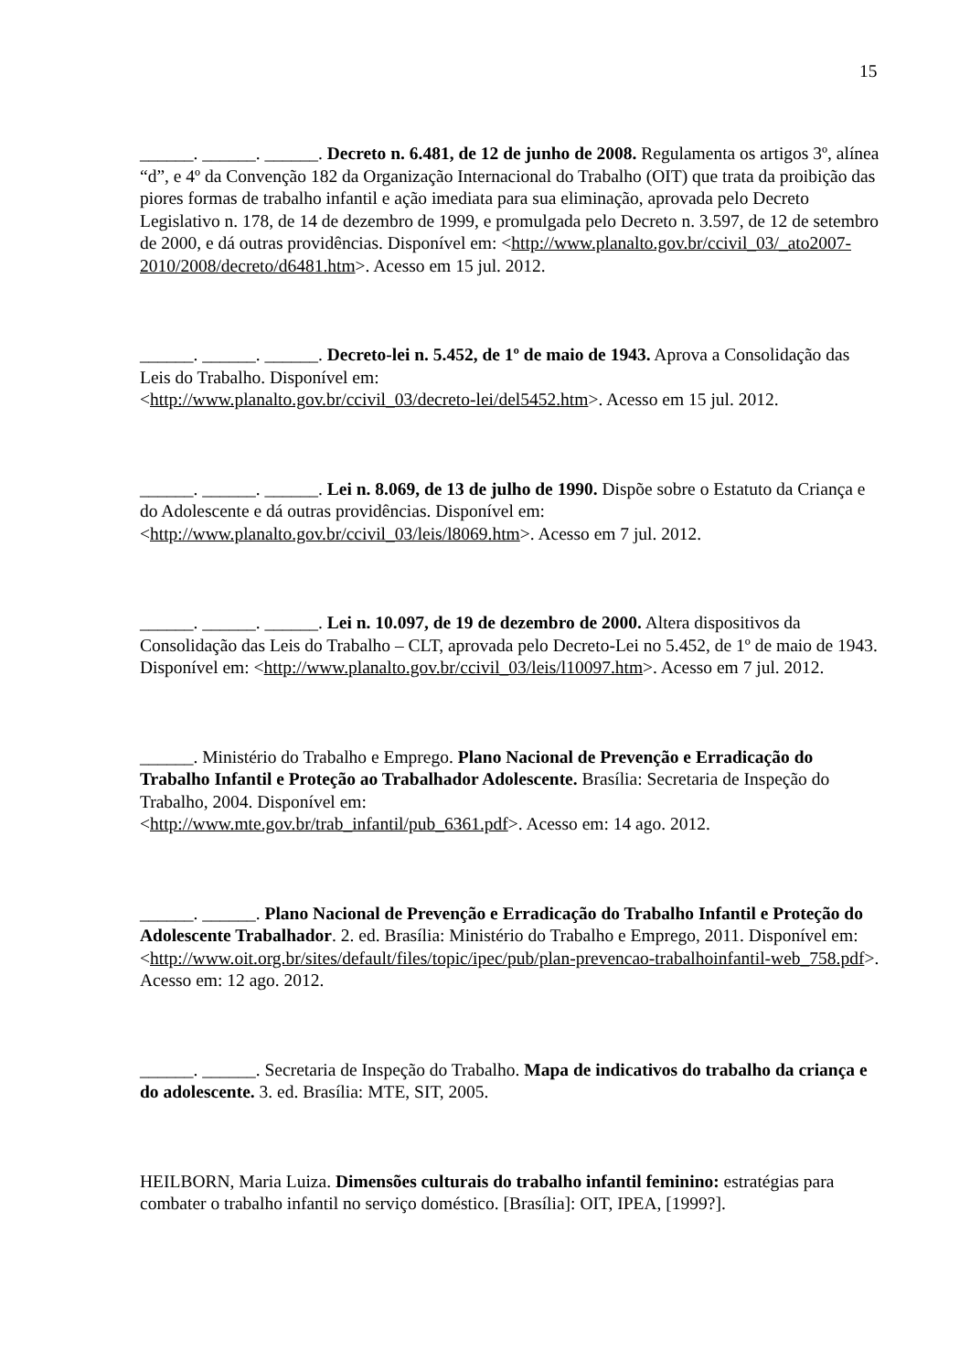15
______. ______. ______. Decreto n. 6.481, de 12 de junho de 2008. Regulamenta os artigos 3º, alínea “d”, e 4º da Convenção 182 da Organização Internacional do Trabalho (OIT) que trata da proibição das piores formas de trabalho infantil e ação imediata para sua eliminação, aprovada pelo Decreto Legislativo n. 178, de 14 de dezembro de 1999, e promulgada pelo Decreto n. 3.597, de 12 de setembro de 2000, e dá outras providências. Disponível em: <http://www.planalto.gov.br/ccivil_03/_ato2007-2010/2008/decreto/d6481.htm>. Acesso em 15 jul. 2012.
______. ______. ______. Decreto-lei n. 5.452, de 1º de maio de 1943. Aprova a Consolidação das Leis do Trabalho. Disponível em:
<http://www.planalto.gov.br/ccivil_03/decreto-lei/del5452.htm>. Acesso em 15 jul. 2012.
______. ______. ______. Lei n. 8.069, de 13 de julho de 1990. Dispõe sobre o Estatuto da Criança e do Adolescente e dá outras providências. Disponível em:
<http://www.planalto.gov.br/ccivil_03/leis/l8069.htm>. Acesso em 7 jul. 2012.
______. ______. ______. Lei n. 10.097, de 19 de dezembro de 2000. Altera dispositivos da Consolidação das Leis do Trabalho – CLT, aprovada pelo Decreto-Lei no 5.452, de 1º de maio de 1943. Disponível em: <http://www.planalto.gov.br/ccivil_03/leis/l10097.htm>. Acesso em 7 jul. 2012.
______. Ministério do Trabalho e Emprego. Plano Nacional de Prevenção e Erradicação do Trabalho Infantil e Proteção ao Trabalhador Adolescente. Brasília: Secretaria de Inspeção do Trabalho, 2004. Disponível em:
<http://www.mte.gov.br/trab_infantil/pub_6361.pdf>. Acesso em: 14 ago. 2012.
______. ______. Plano Nacional de Prevenção e Erradicação do Trabalho Infantil e Proteção do Adolescente Trabalhador. 2. ed. Brasília: Ministério do Trabalho e Emprego, 2011. Disponível em: <http://www.oit.org.br/sites/default/files/topic/ipec/pub/plan-prevencao-trabalhoinfantil-web_758.pdf>. Acesso em: 12 ago. 2012.
______. ______. Secretaria de Inspeção do Trabalho. Mapa de indicativos do trabalho da criança e do adolescente. 3. ed. Brasília: MTE, SIT, 2005.
HEILBORN, Maria Luiza. Dimensões culturais do trabalho infantil feminino: estratégias para combater o trabalho infantil no serviço doméstico. [Brasília]: OIT, IPEA, [1999?].